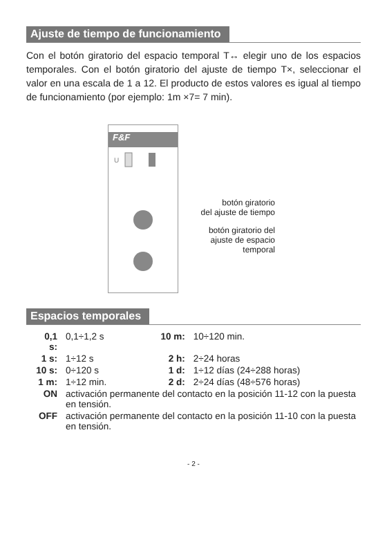Ajuste de tiempo de funcionamiento
Con el botón giratorio del espacio temporal T↔ elegir uno de los espacios temporales. Con el botón giratorio del ajuste de tiempo T×, seleccionar el valor en una escala de 1 a 12. El producto de estos valores es igual al tiempo de funcionamiento (por ejemplo: 1m ×7= 7 min).
F&F
U
botón giratorio
del ajuste de tiempo
botón giratorio del
ajuste de espacio
temporal
Espacios temporales
| 0,1 s: | 0,1÷1,2 s | 10 m: | 10÷120 min. |
| 1 s: | 1÷12 s | 2 h: | 2÷24 horas |
| 10 s: | 0÷120 s | 1 d: | 1÷12 días (24÷288 horas) |
| 1 m: | 1÷12 min. | 2 d: | 2÷24 días (48÷576 horas) |
| ON | activación permanente del contacto en la posición 11-12 con la puesta en tensión. | | |
| OFF | activación permanente del contacto en la posición 11-10 con la puesta en tensión. | | |
- 2 -